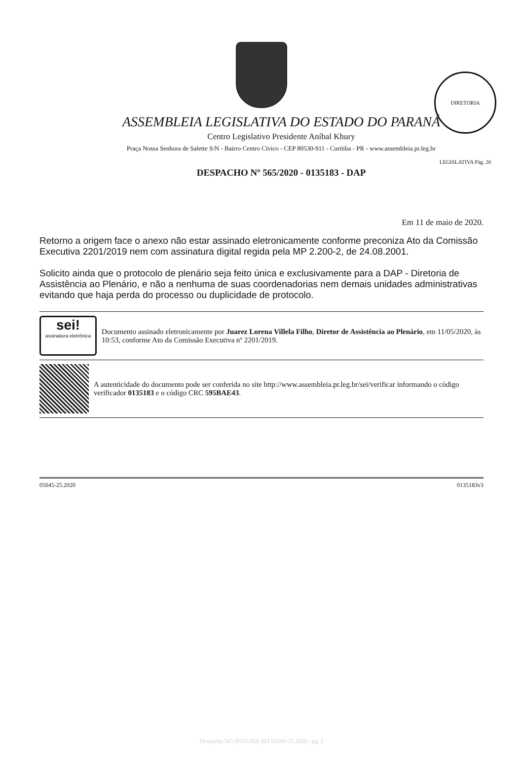DIRETORIA LEGISLATIVA Pág. 20
ASSEMBLEIA LEGISLATIVA DO ESTADO DO PARANÁ
Centro Legislativo Presidente Aníbal Khury
Praça Nossa Senhora de Salette S/N - Bairro Centro Cívico - CEP 80530-911 - Curitiba - PR - www.assembleia.pr.leg.br
DESPACHO Nº 565/2020 - 0135183 - DAP
Em 11 de maio de 2020.
Retorno a origem face o anexo não estar assinado eletronicamente conforme preconiza Ato da Comissão Executiva 2201/2019 nem com assinatura digital regida pela MP 2.200-2, de 24.08.2001.
Solicito ainda que o protocolo de plenário seja feito única e exclusivamente para a DAP - Diretoria de Assistência ao Plenário, e não a nenhuma de suas coordenadorias nem demais unidades administrativas evitando que haja perda do processo ou duplicidade de protocolo.
sei!
assinatura eletrônica
Documento assinado eletronicamente por Juarez Lorena Villela Filho, Diretor de Assistência ao Plenário, em 11/05/2020, às 10:53, conforme Ato da Comissão Executiva nº 2201/2019.
A autenticidade do documento pode ser conferida no site http://www.assembleia.pr.leg.br/sei/verificar informando o código verificador 0135183 e o código CRC 595BAE43.
05045-25.2020 0135183v3
Despacho 565 (0135183) SEI 05045-25.2020 / pg. 2